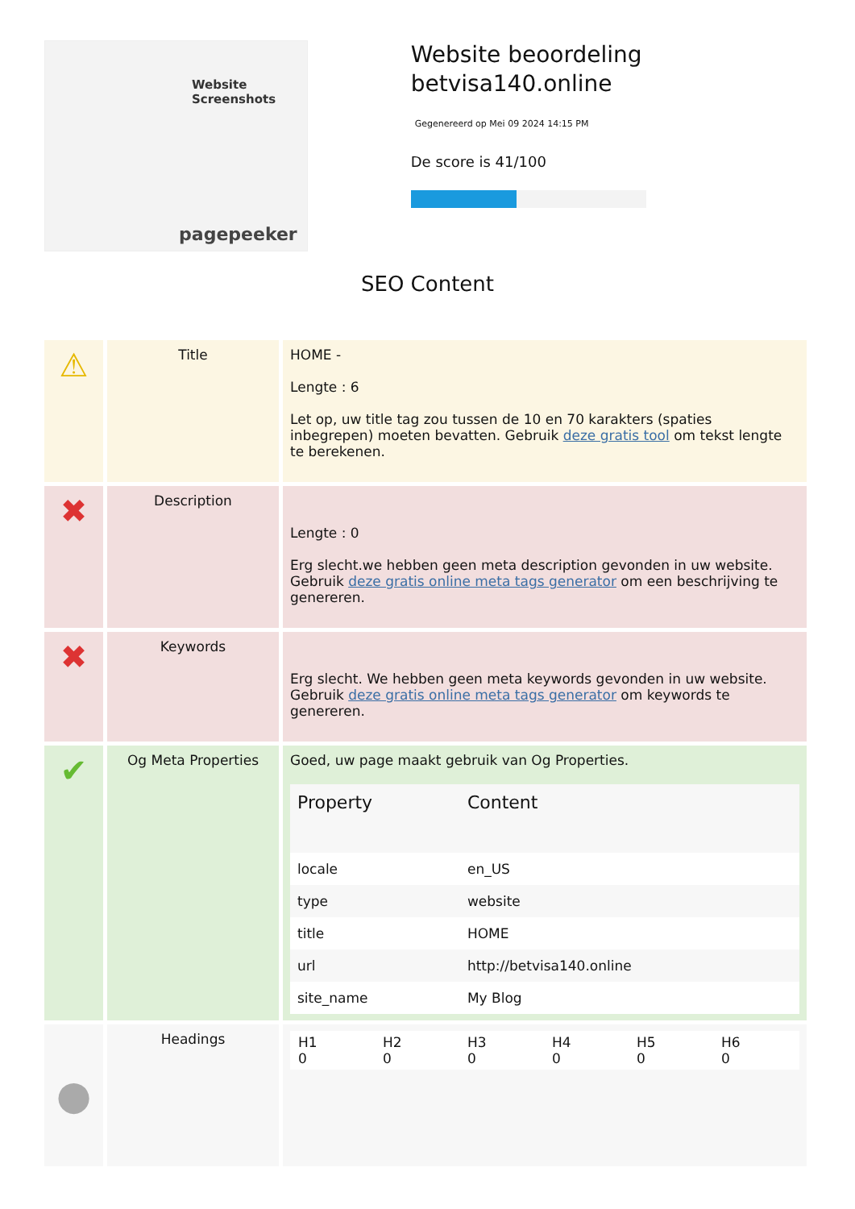Website Screenshots
pagepeeker
Website beoordeling betvisa140.online
Gegenereerd op Mei 09 2024 14:15 PM
De score is 41/100
SEO Content
| ⚠ | Title | HOME - Lengte : 6 Let op, uw title tag zou tussen de 10 en 70 karakters (spaties inbegrepen) moeten bevatten. Gebruik deze gratis tool om tekst lengte te berekenen. |
| ✖ | Description | Lengte : 0 Erg slecht.we hebben geen meta description gevonden in uw website. Gebruik deze gratis online meta tags generator om een beschrijving te genereren. |
| ✖ | Keywords | Erg slecht. We hebben geen meta keywords gevonden in uw website. Gebruik deze gratis online meta tags generator om keywords te genereren. |
| ✔ | Og Meta Properties | Goed, uw page maakt gebruik van Og Properties. / Property / Content / / --- / --- / / locale / en_US / / type / website / / title / HOME / / url / http://betvisa140.online / / site_name / My Blog / |
| ● | Headings | / H1 0 / H2 0 / H3 0 / H4 0 / H5 0 / H6 0 / |